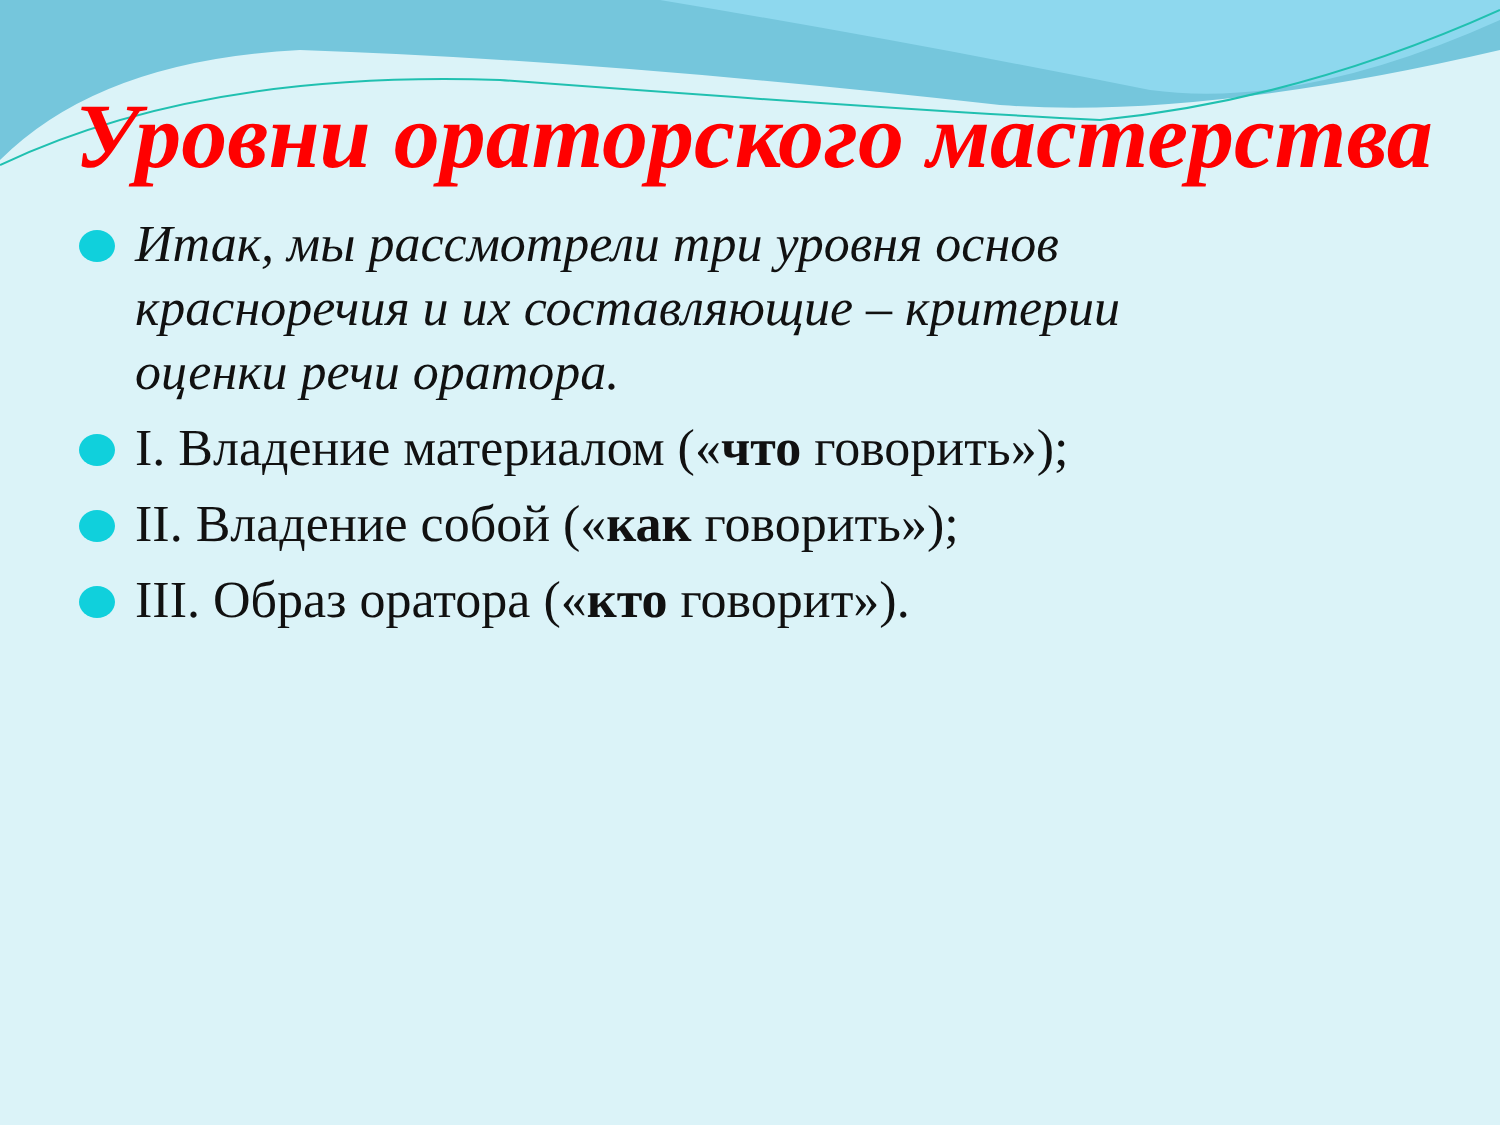Уровни ораторского мастерства
Итак, мы рассмотрели три уровня основ красноречия и их составляющие – критерии оценки речи оратора.
I. Владение материалом («что говорить»);
II. Владение собой («как говорить»);
III. Образ оратора («кто говорит»).